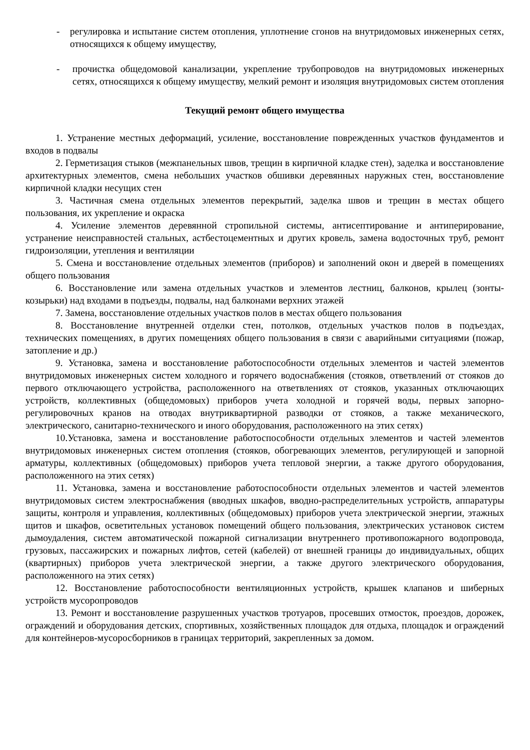- регулировка и испытание систем отопления, уплотнение сгонов на внутридомовых инженерных сетях, относящихся к общему имуществу,
- прочистка общедомовой канализации, укрепление трубопроводов на внутридомовых инженерных сетях, относящихся к общему имуществу, мелкий ремонт и изоляция внутридомовых систем отопления
Текущий ремонт общего имущества
1. Устранение местных деформаций, усиление, восстановление поврежденных участков фундаментов и входов в подвалы
2. Герметизация стыков (межпанельных швов, трещин в кирпичной кладке стен), заделка и восстановление архитектурных элементов, смена небольших участков обшивки деревянных наружных стен, восстановление кирпичной кладки несущих стен
3. Частичная смена отдельных элементов перекрытий, заделка швов и трещин в местах общего пользования, их укрепление и окраска
4. Усиление элементов деревянной стропильной системы, антисептирование и антиперирование, устранение неисправностей стальных, астбестоцементных и других кровель, замена водосточных труб, ремонт гидроизоляции, утепления и вентиляции
5. Смена и восстановление отдельных элементов (приборов) и заполнений окон и дверей в помещениях общего пользования
6. Восстановление или замена отдельных участков и элементов лестниц, балконов, крылец (зонты-козырьки) над входами в подъезды, подвалы, над балконами верхних этажей
7. Замена, восстановление отдельных участков полов в местах общего пользования
8. Восстановление внутренней отделки стен, потолков, отдельных участков полов в подъездах, технических помещениях, в других помещениях общего пользования в связи с аварийными ситуациями (пожар, затопление и др.)
9. Установка, замена и восстановление работоспособности отдельных элементов и частей элементов внутридомовых инженерных систем холодного и горячего водоснабжения (стояков, ответвлений от стояков до первого отключающего устройства, расположенного на ответвлениях от стояков, указанных отключающих устройств, коллективных (общедомовых) приборов учета холодной и горячей воды, первых запорно-регулировочных кранов на отводах внутриквартирной разводки от стояков, а также механического, электрического, санитарно-технического и иного оборудования, расположенного на этих сетях)
10.Установка, замена и восстановление работоспособности отдельных элементов и частей элементов внутридомовых инженерных систем отопления (стояков, обогревающих элементов, регулирующей и запорной арматуры, коллективных (общедомовых) приборов учета тепловой энергии, а также другого оборудования, расположенного на этих сетях)
11. Установка, замена и восстановление работоспособности отдельных элементов и частей элементов внутридомовых систем электроснабжения (вводных шкафов, вводно-распределительных устройств, аппаратуры защиты, контроля и управления, коллективных (общедомовых) приборов учета электрической энергии, этажных щитов и шкафов, осветительных установок помещений общего пользования, электрических установок систем дымоудаления, систем автоматической пожарной сигнализации внутреннего противопожарного водопровода, грузовых, пассажирских и пожарных лифтов, сетей (кабелей) от внешней границы до индивидуальных, общих (квартирных) приборов учета электрической энергии, а также другого электрического оборудования, расположенного на этих сетях)
12. Восстановление работоспособности вентиляционных устройств, крышек клапанов и шиберных устройств мусоропроводов
13. Ремонт и восстановление разрушенных участков тротуаров, просевших отмосток, проездов, дорожек, ограждений и оборудования детских, спортивных, хозяйственных площадок для отдыха, площадок и ограждений для контейнеров-мусоросборников в границах территорий, закрепленных за домом.